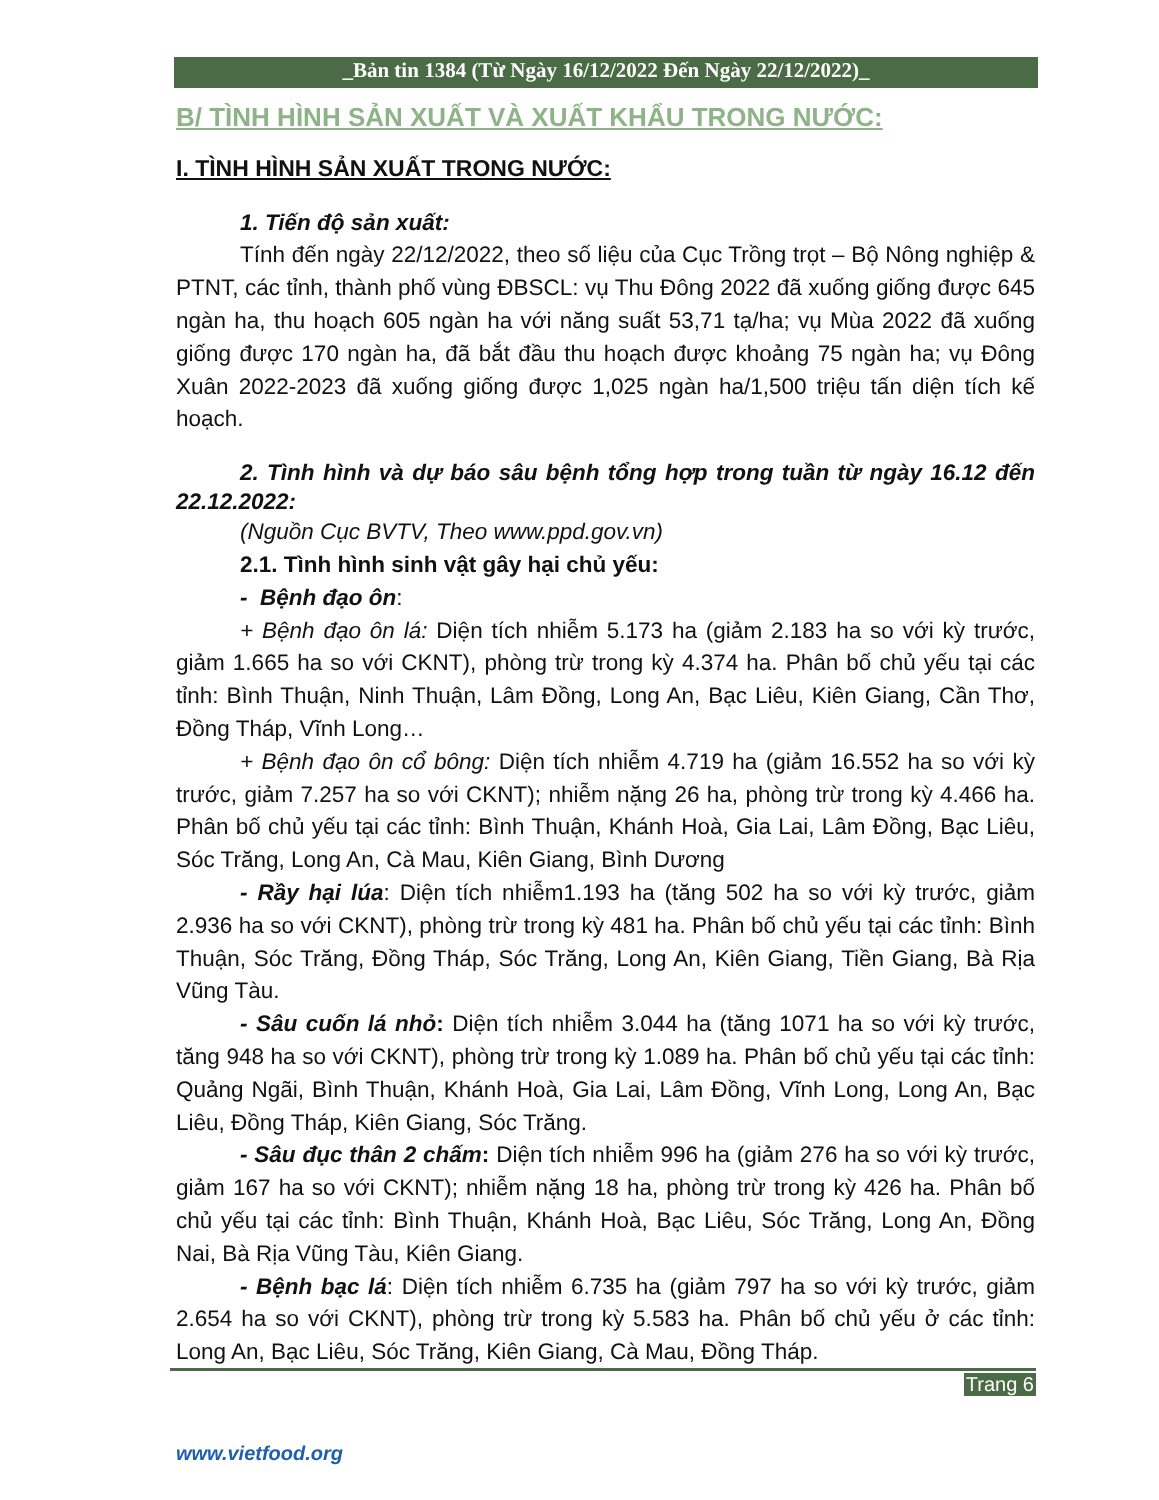_Bản tin 1384 (Từ Ngày 16/12/2022 Đến Ngày 22/12/2022)_
B/ TÌNH HÌNH SẢN XUẤT VÀ XUẤT KHẨU TRONG NƯỚC:
I. TÌNH HÌNH SẢN XUẤT TRONG NƯỚC:
1. Tiến độ sản xuất:
Tính đến ngày 22/12/2022, theo số liệu của Cục Trồng trọt – Bộ Nông nghiệp & PTNT, các tỉnh, thành phố vùng ĐBSCL: vụ Thu Đông 2022 đã xuống giống được 645 ngàn ha, thu hoạch 605 ngàn ha với năng suất 53,71 tạ/ha; vụ Mùa 2022 đã xuống giống được 170 ngàn ha, đã bắt đầu thu hoạch được khoảng 75 ngàn ha; vụ Đông Xuân 2022-2023 đã xuống giống được 1,025 ngàn ha/1,500 triệu tấn diện tích kế hoạch.
2. Tình hình và dự báo sâu bệnh tổng hợp trong tuần từ ngày 16.12 đến 22.12.2022:
(Nguồn Cục BVTV, Theo www.ppd.gov.vn)
2.1. Tình hình sinh vật gây hại chủ yếu:
- Bệnh đạo ôn:
+ Bệnh đạo ôn lá: Diện tích nhiễm 5.173 ha (giảm 2.183 ha so với kỳ trước, giảm 1.665 ha so với CKNT), phòng trừ trong kỳ 4.374 ha. Phân bố chủ yếu tại các tỉnh: Bình Thuận, Ninh Thuận, Lâm Đồng, Long An, Bạc Liêu, Kiên Giang, Cần Thơ, Đồng Tháp, Vĩnh Long…
+ Bệnh đạo ôn cổ bông: Diện tích nhiễm 4.719 ha (giảm 16.552 ha so với kỳ trước, giảm 7.257 ha so với CKNT); nhiễm nặng 26 ha, phòng trừ trong kỳ 4.466 ha. Phân bố chủ yếu tại các tỉnh: Bình Thuận, Khánh Hoà, Gia Lai, Lâm Đồng, Bạc Liêu, Sóc Trăng, Long An, Cà Mau, Kiên Giang, Bình Dương
- Rầy hại lúa: Diện tích nhiễm1.193 ha (tăng 502 ha so với kỳ trước, giảm 2.936 ha so với CKNT), phòng trừ trong kỳ 481 ha. Phân bố chủ yếu tại các tỉnh: Bình Thuận, Sóc Trăng, Đồng Tháp, Sóc Trăng, Long An, Kiên Giang, Tiền Giang, Bà Rịa Vũng Tàu.
- Sâu cuốn lá nhỏ: Diện tích nhiễm 3.044 ha (tăng 1071 ha so với kỳ trước, tăng 948 ha so với CKNT), phòng trừ trong kỳ 1.089 ha. Phân bố chủ yếu tại các tỉnh: Quảng Ngãi, Bình Thuận, Khánh Hoà, Gia Lai, Lâm Đồng, Vĩnh Long, Long An, Bạc Liêu, Đồng Tháp, Kiên Giang, Sóc Trăng.
- Sâu đục thân 2 chấm: Diện tích nhiễm 996 ha (giảm 276 ha so với kỳ trước, giảm 167 ha so với CKNT); nhiễm nặng 18 ha, phòng trừ trong kỳ 426 ha. Phân bố chủ yếu tại các tỉnh: Bình Thuận, Khánh Hoà, Bạc Liêu, Sóc Trăng, Long An, Đồng Nai, Bà Rịa Vũng Tàu, Kiên Giang.
- Bệnh bạc lá: Diện tích nhiễm 6.735 ha (giảm 797 ha so với kỳ trước, giảm 2.654 ha so với CKNT), phòng trừ trong kỳ 5.583 ha. Phân bố chủ yếu ở các tỉnh: Long An, Bạc Liêu, Sóc Trăng, Kiên Giang, Cà Mau, Đồng Tháp.
Trang 6
www.vietfood.org